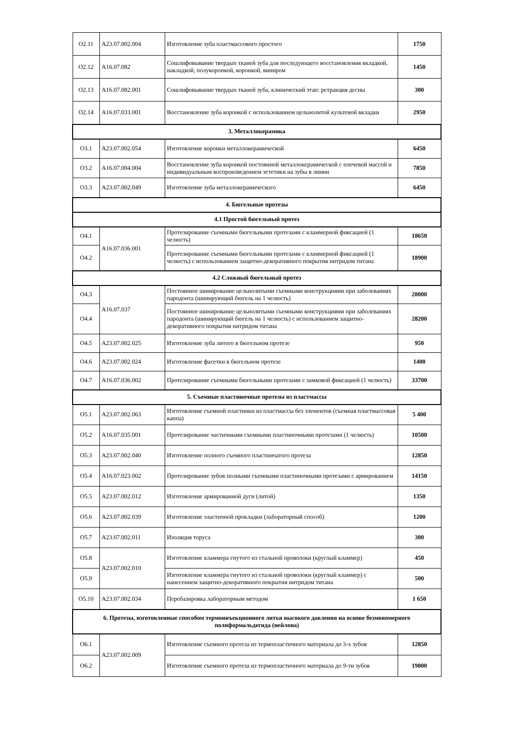| О2.11 | А23.07.002.004 | Изготовление зуба пластмассового простого | 1750 |
| О2.12 | А16.07.082 | Сошлифовывание твердых тканей зуба для последующего восстановления вкладкой, накладкой, полукоронкой, коронкой, виниром | 1450 |
| О2.13 | А16.07.082.001 | Сошлифовывание твердых тканей зуба, клинический этап: ретракция десны | 300 |
| О2.14 | А16.07.033.001 | Восстановление зуба коронкой с использованием цельнолитой культевой вкладки | 2950 |
| 3. Металлокерамика | | | |
| О3.1 | А23.07.002.054 | Изготовление коронки металлокерамической | 6450 |
| О3.2 | А16.07.004.004 | Восстановление зуба коронкой постоянной металлокерамической с плечевой массой и индивидуальным воспроизведением эстетики на зубы в линии | 7850 |
| О3.3 | А23.07.002.049 | Изготовление зуба металлокерамического | 6450 |
| 4. Бюгельные протезы | | | |
| 4.1 Простой бюгельный протез | | | |
| О4.1 | А16.07.036.001 | Протезирование съемными бюгельными протезами с кламмерной фиксацией (1 челюсть) | 18650 |
| О4.2 | | Протезирование съемными бюгельными протезами с кламмерной фиксацией (1 челюсть) с использованием защитно-декоративного покрытия нитридом титана | 18900 |
| 4.2 Сложный бюгельный протез | | | |
| О4.3 | А16.07.037 | Постоянное шинирование цельнолитыми съемными конструкциями при заболеваниях пародонта (шинирующий бюгель на 1 челюсть) | 28000 |
| О4.4 | | Постоянное шинирование цельнолитыми съемными конструкциями при заболеваниях пародонта (шинирующий бюгель на 1 челюсть) с использованием защитно-декоративного покрытия нитридом титана | 28200 |
| О4.5 | А23.07.002.025 | Изготовление зуба литого в бюгельном протезе | 950 |
| О4.6 | А23.07.002.024 | Изготовление фасетки в бюгельном протезе | 1400 |
| О4.7 | А16.07.036.002 | Протезирование съемными бюгельными протезами с замковой фиксацией (1 челюсть) | 33700 |
| 5. Съемные пластиночные протезы из пластмассы | | | |
| О5.1 | А23.07.002.063 | Изготовление съемной пластинки из пластмассы без элементов (съемная пластмассовая каппа) | 5 400 |
| О5.2 | А16.07.035.001 | Протезирование частичными съемными пластиночными протезами (1 челюсть) | 10500 |
| О5.3 | А23.07.002.040 | Изготовление полного съемного пластинчатого протеза | 12850 |
| О5.4 | А16.07.023.002 | Протезирование зубов полными съемными пластиночными протезами с армированием | 14150 |
| О5.5 | А23.07.002.012 | Изготовление армированной дуги (литой) | 1350 |
| О5.6 | А23.07.002.039 | Изготовление эластичной прокладки (лабораторный способ) | 1200 |
| О5.7 | А23.07.002.011 | Изоляция торуса | 300 |
| О5.8 | А23.07.002.010 | Изготовление кламмера гнутого из стальной проволоки (круглый кламмер) | 450 |
| О5.9 | | Изготовление кламмера гнутого из стальной проволоки (круглый кламмер) с нанесением защитно-декоративного покрытия нитридом титана | 500 |
| О5.10 | А23.07.002.034 | Перебазировка лабораторным методом | 1 650 |
| 6. Протезы, изготовленные способом термоинъекционного литья высокого давления на основе безмономерного полиформальдегида (нейлона) | | | |
| О6.1 | А23.07.002.009 | Изготовление съемного протеза из термопластичного материала до 3-х зубов | 12850 |
| О6.2 | | Изготовление съемного протеза из термопластичного материала до 9-ти зубов | 19800 |